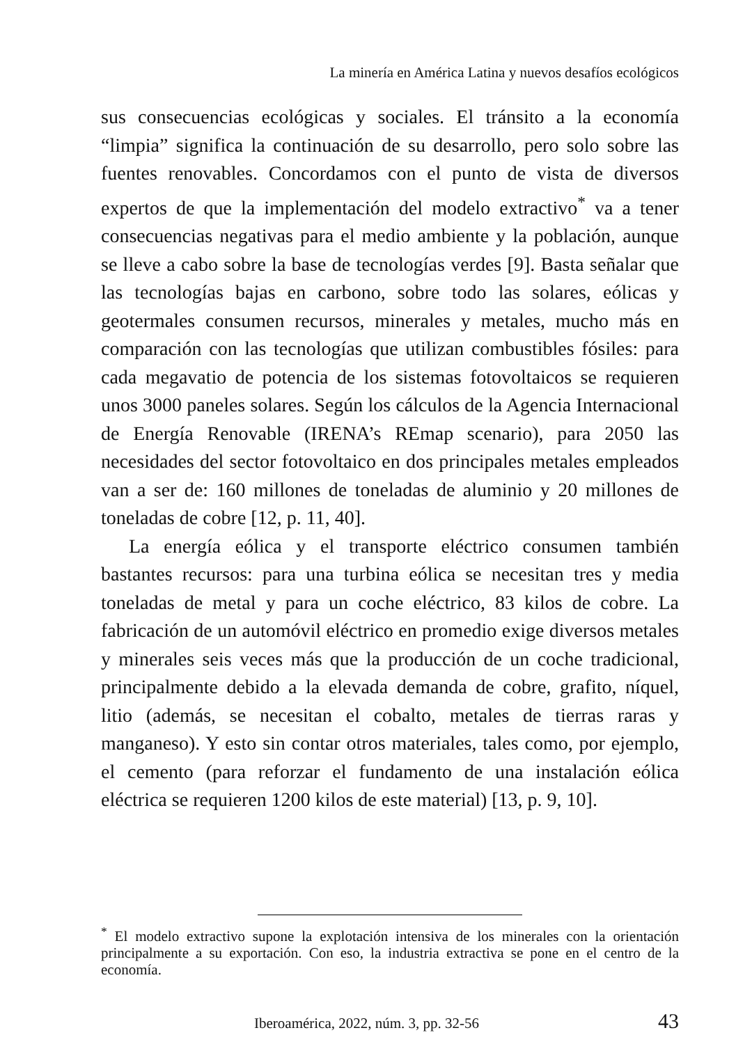La minería en América Latina y nuevos desafíos ecológicos
sus consecuencias ecológicas y sociales. El tránsito a la economía “limpia” significa la continuación de su desarrollo, pero solo sobre las fuentes renovables. Concordamos con el punto de vista de diversos expertos de que la implementación del modelo extractivo<sup>*</sup> va a tener consecuencias negativas para el medio ambiente y la población, aunque se lleve a cabo sobre la base de tecnologías verdes [9]. Basta señalar que las tecnologías bajas en carbono, sobre todo las solares, eólicas y geotermales consumen recursos, minerales y metales, mucho más en comparación con las tecnologías que utilizan combustibles fósiles: para cada megavatio de potencia de los sistemas fotovoltaicos se requieren unos 3000 paneles solares. Según los cálculos de la Agencia Internacional de Energía Renovable (IRENA’s REmap scenario), para 2050 las necesidades del sector fotovoltaico en dos principales metales empleados van a ser de: 160 millones de toneladas de aluminio y 20 millones de toneladas de cobre [12, p. 11, 40].
La energía eólica y el transporte eléctrico consumen también bastantes recursos: para una turbina eólica se necesitan tres y media toneladas de metal y para un coche eléctrico, 83 kilos de cobre. La fabricación de un automóvil eléctrico en promedio exige diversos metales y minerales seis veces más que la producción de un coche tradicional, principalmente debido a la elevada demanda de cobre, grafito, níquel, litio (además, se necesitan el cobalto, metales de tierras raras y manganeso). Y esto sin contar otros materiales, tales como, por ejemplo, el cemento (para reforzar el fundamento de una instalación eólica eléctrica se requieren 1200 kilos de este material) [13, p. 9, 10].
<sup>*</sup> El modelo extractivo supone la explotación intensiva de los minerales con la orientación principalmente a su exportación. Con eso, la industria extractiva se pone en el centro de la economía.
Iberoamérica, 2022, núm. 3, pp. 32-56 43